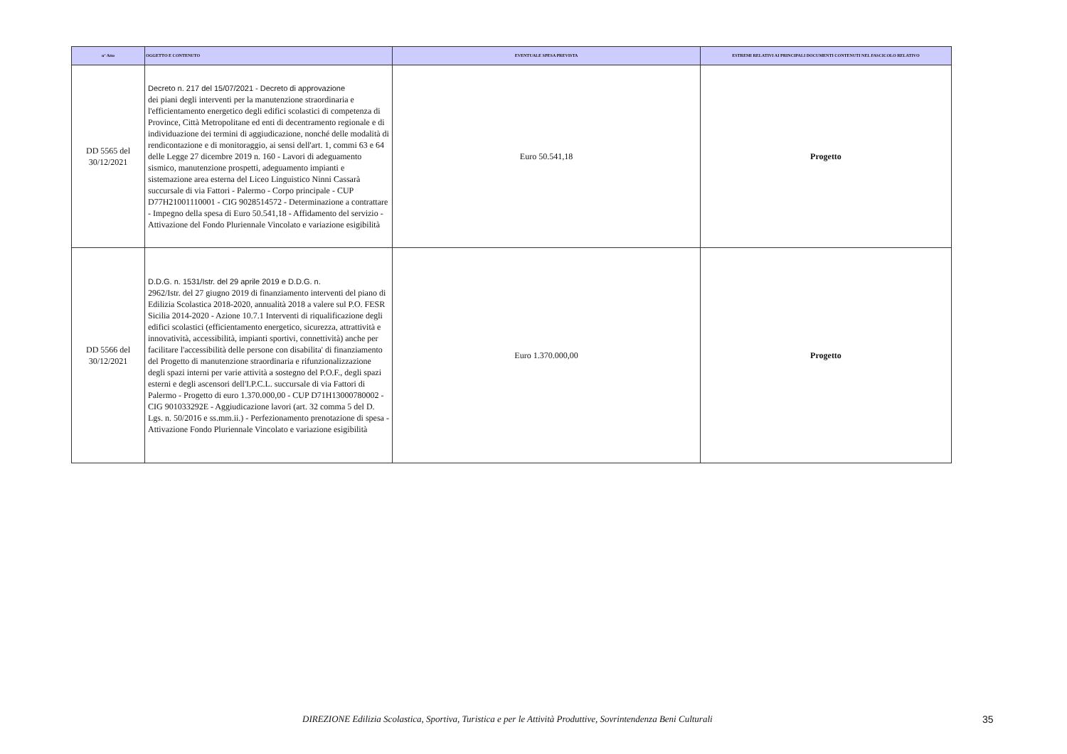| n° Atto | OGGETTO E CONTENUTO | EVENTUALE SPESA PREVISTA | ESTREMI RELATIVI AI PRINCIPALI DOCUMENTI CONTENUTI NEL FASCICOLO RELATIVO |
| --- | --- | --- | --- |
| DD 5565 del 30/12/2021 | Decreto n. 217 del 15/07/2021 - Decreto di approvazione dei piani degli interventi per la manutenzione straordinaria e l'efficientamento energetico degli edifici scolastici di competenza di Province, Città Metropolitane ed enti di decentramento regionale e di individuazione dei termini di aggiudicazione, nonché delle modalità di rendicontazione e di monitoraggio, ai sensi dell'art. 1, commi 63 e 64 delle Legge 27 dicembre 2019 n. 160 - Lavori di adeguamento sismico, manutenzione prospetti, adeguamento impianti e sistemazione area esterna del Liceo Linguistico Ninni Cassarà succursale di via Fattori - Palermo - Corpo principale - CUP D77H21001110001 - CIG 9028514572 - Determinazione a contrattare - Impegno della spesa di Euro 50.541,18 - Affidamento del servizio - Attivazione del Fondo Pluriennale Vincolato e variazione esigibilità | Euro 50.541,18 | Progetto |
| DD 5566 del 30/12/2021 | D.D.G. n. 1531/Istr. del 29 aprile 2019 e D.D.G. n. 2962/Istr. del 27 giugno 2019 di finanziamento interventi del piano di Edilizia Scolastica 2018-2020, annualità 2018 a valere sul P.O. FESR Sicilia 2014-2020 - Azione 10.7.1 Interventi di riqualificazione degli edifici scolastici (efficientamento energetico, sicurezza, attrattività e innovatività, accessibilità, impianti sportivi, connettività) anche per facilitare l'accessibilità delle persone con disabilita' di finanziamento del Progetto di manutenzione straordinaria e rifunzionalizzazione degli spazi interni per varie attività a sostegno del P.O.F., degli spazi esterni e degli ascensori dell'I.P.C.L. succursale di via Fattori di Palermo - Progetto di euro 1.370.000,00 - CUP D71H13000780002 - CIG 901033292E - Aggiudicazione lavori (art. 32 comma 5 del D. Lgs. n. 50/2016 e ss.mm.ii.) - Perfezionamento prenotazione di spesa - Attivazione Fondo Pluriennale Vincolato e variazione esigibilità | Euro 1.370.000,00 | Progetto |
DIREZIONE Edilizia Scolastica, Sportiva, Turistica e per le Attività Produttive, Sovrintendenza Beni Culturali 35